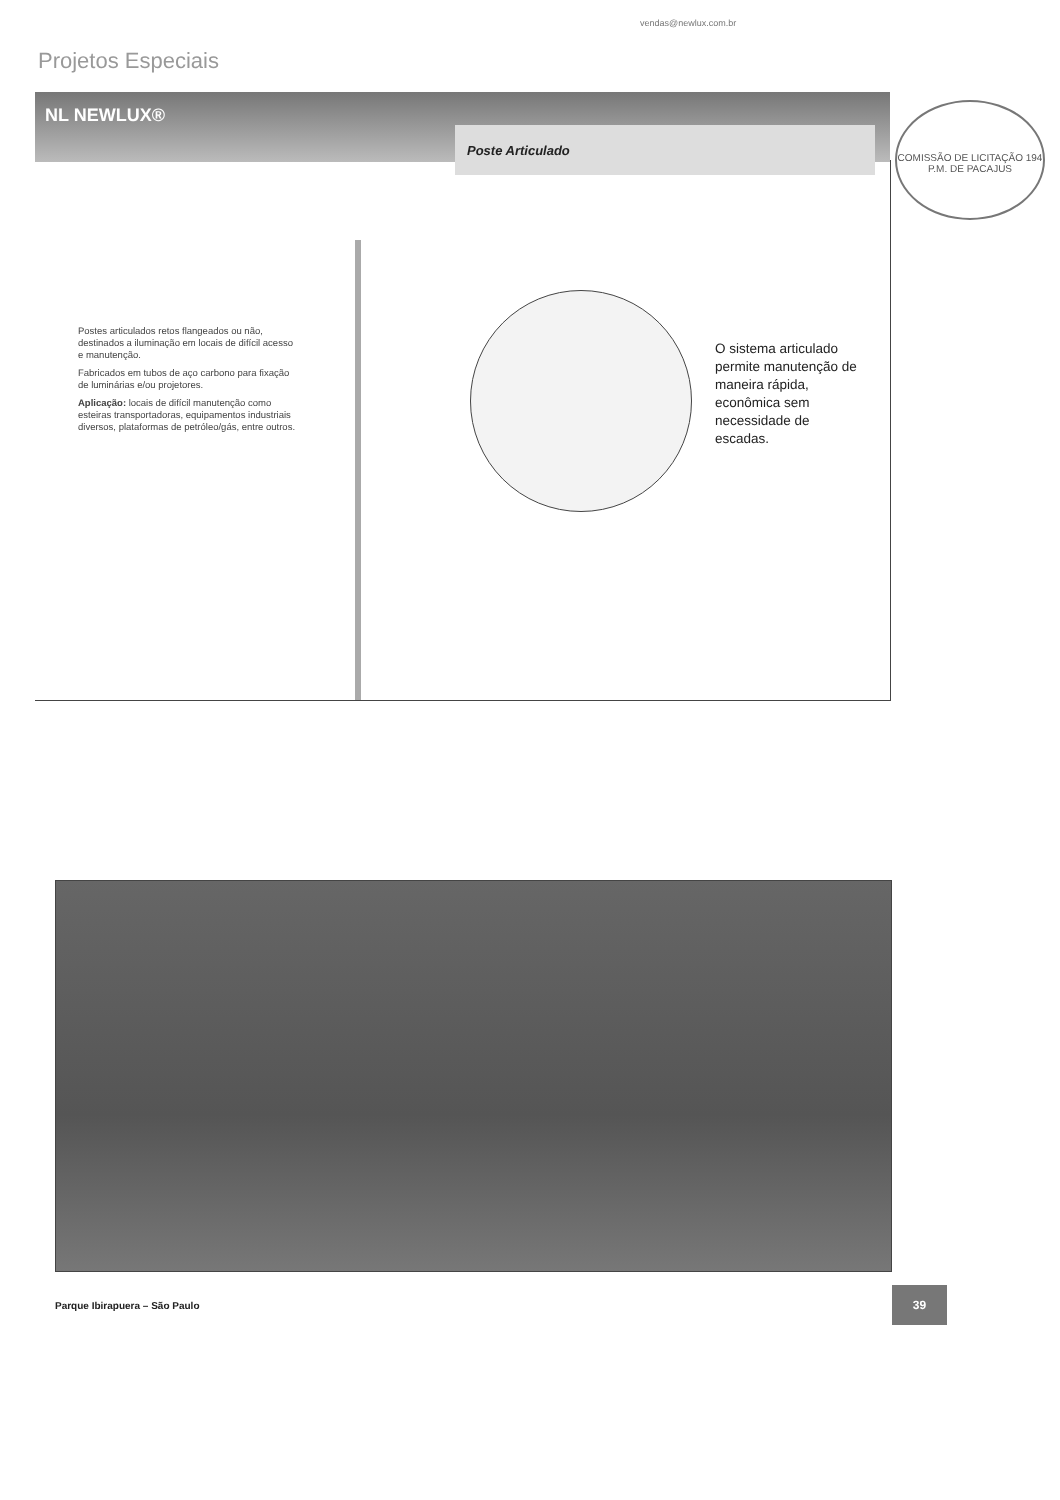vendas@newlux.com.br
Projetos Especiais
NL NEWLUX®
Poste Articulado
Postes articulados retos flangeados ou não, destinados a iluminação em locais de difícil acesso e manutenção.
Fabricados em tubos de aço carbono para fixação de luminárias e/ou projetores.
Aplicação: locais de difícil manutenção como esteiras transportadoras, equipamentos industriais diversos, plataformas de petróleo/gás, entre outros.
O sistema articulado permite manutenção de maneira rápida, econômica sem necessidade de escadas.
COMISSÃO DE LICITAÇÃO 194 P.M. DE PACAJUS
Parque Ibirapuera – São Paulo
39